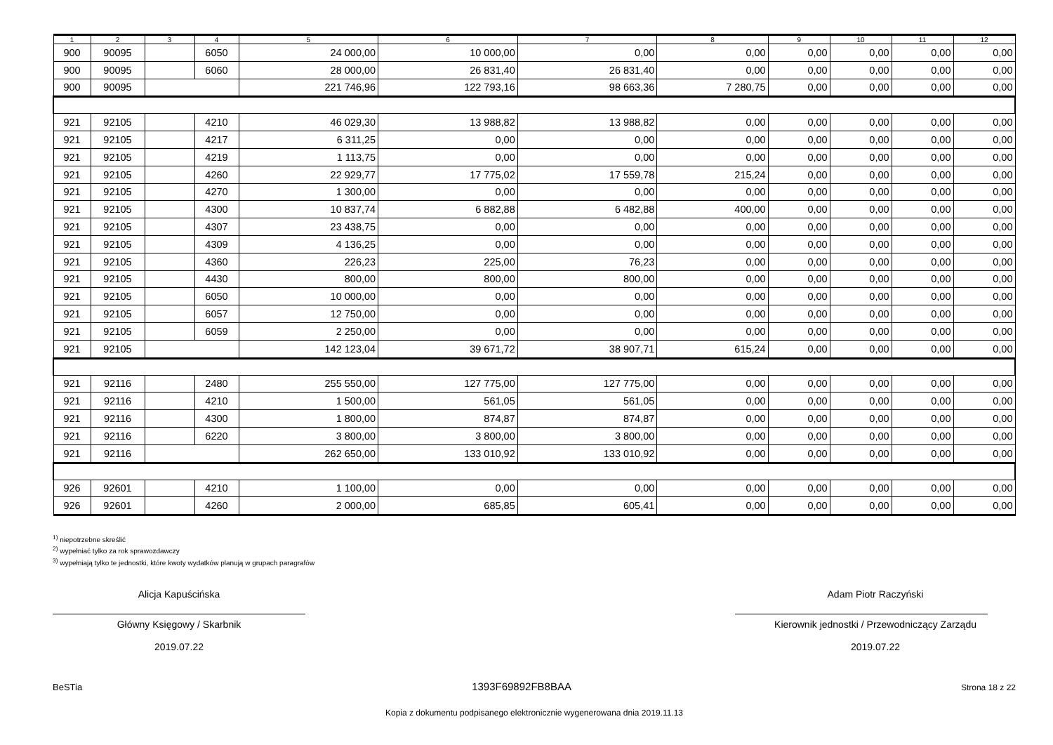| 1 | 2 | 3 | 4 | 5 | 6 | 7 | 8 | 9 | 10 | 11 | 12 |
| --- | --- | --- | --- | --- | --- | --- | --- | --- | --- | --- | --- |
| 900 | 90095 | | 6050 | 24 000,00 | 10 000,00 | 0,00 | 0,00 | 0,00 | 0,00 | 0,00 | 0,00 |
| 900 | 90095 | | 6060 | 28 000,00 | 26 831,40 | 26 831,40 | 0,00 | 0,00 | 0,00 | 0,00 | 0,00 |
| 900 | 90095 | | | 221 746,96 | 122 793,16 | 98 663,36 | 7 280,75 | 0,00 | 0,00 | 0,00 | 0,00 |
| 921 | 92105 | | 4210 | 46 029,30 | 13 988,82 | 13 988,82 | 0,00 | 0,00 | 0,00 | 0,00 | 0,00 |
| 921 | 92105 | | 4217 | 6 311,25 | 0,00 | 0,00 | 0,00 | 0,00 | 0,00 | 0,00 | 0,00 |
| 921 | 92105 | | 4219 | 1 113,75 | 0,00 | 0,00 | 0,00 | 0,00 | 0,00 | 0,00 | 0,00 |
| 921 | 92105 | | 4260 | 22 929,77 | 17 775,02 | 17 559,78 | 215,24 | 0,00 | 0,00 | 0,00 | 0,00 |
| 921 | 92105 | | 4270 | 1 300,00 | 0,00 | 0,00 | 0,00 | 0,00 | 0,00 | 0,00 | 0,00 |
| 921 | 92105 | | 4300 | 10 837,74 | 6 882,88 | 6 482,88 | 400,00 | 0,00 | 0,00 | 0,00 | 0,00 |
| 921 | 92105 | | 4307 | 23 438,75 | 0,00 | 0,00 | 0,00 | 0,00 | 0,00 | 0,00 | 0,00 |
| 921 | 92105 | | 4309 | 4 136,25 | 0,00 | 0,00 | 0,00 | 0,00 | 0,00 | 0,00 | 0,00 |
| 921 | 92105 | | 4360 | 226,23 | 225,00 | 76,23 | 0,00 | 0,00 | 0,00 | 0,00 | 0,00 |
| 921 | 92105 | | 4430 | 800,00 | 800,00 | 800,00 | 0,00 | 0,00 | 0,00 | 0,00 | 0,00 |
| 921 | 92105 | | 6050 | 10 000,00 | 0,00 | 0,00 | 0,00 | 0,00 | 0,00 | 0,00 | 0,00 |
| 921 | 92105 | | 6057 | 12 750,00 | 0,00 | 0,00 | 0,00 | 0,00 | 0,00 | 0,00 | 0,00 |
| 921 | 92105 | | 6059 | 2 250,00 | 0,00 | 0,00 | 0,00 | 0,00 | 0,00 | 0,00 | 0,00 |
| 921 | 92105 | | | 142 123,04 | 39 671,72 | 38 907,71 | 615,24 | 0,00 | 0,00 | 0,00 | 0,00 |
| 921 | 92116 | | 2480 | 255 550,00 | 127 775,00 | 127 775,00 | 0,00 | 0,00 | 0,00 | 0,00 | 0,00 |
| 921 | 92116 | | 4210 | 1 500,00 | 561,05 | 561,05 | 0,00 | 0,00 | 0,00 | 0,00 | 0,00 |
| 921 | 92116 | | 4300 | 1 800,00 | 874,87 | 874,87 | 0,00 | 0,00 | 0,00 | 0,00 | 0,00 |
| 921 | 92116 | | 6220 | 3 800,00 | 3 800,00 | 3 800,00 | 0,00 | 0,00 | 0,00 | 0,00 | 0,00 |
| 921 | 92116 | | | 262 650,00 | 133 010,92 | 133 010,92 | 0,00 | 0,00 | 0,00 | 0,00 | 0,00 |
| 926 | 92601 | | 4210 | 1 100,00 | 0,00 | 0,00 | 0,00 | 0,00 | 0,00 | 0,00 | 0,00 |
| 926 | 92601 | | 4260 | 2 000,00 | 685,85 | 605,41 | 0,00 | 0,00 | 0,00 | 0,00 | 0,00 |
<sup>1)</sup> niepotrzebne skreślić
<sup>2)</sup> wypełniać tylko za rok sprawozdawczy
<sup>3)</sup> wypełniają tylko te jednostki, które kwoty wydatków planują w grupach paragrafów
Alicja Kapuścińska
Główny Księgowy / Skarbnik
2019.07.22
Adam Piotr Raczyński
Kierownik jednostki / Przewodniczący Zarządu
2019.07.22
BeSTia 1393F69892FB8BAA Strona 18 z 22
Kopia z dokumentu podpisanego elektronicznie wygenerowana dnia 2019.11.13